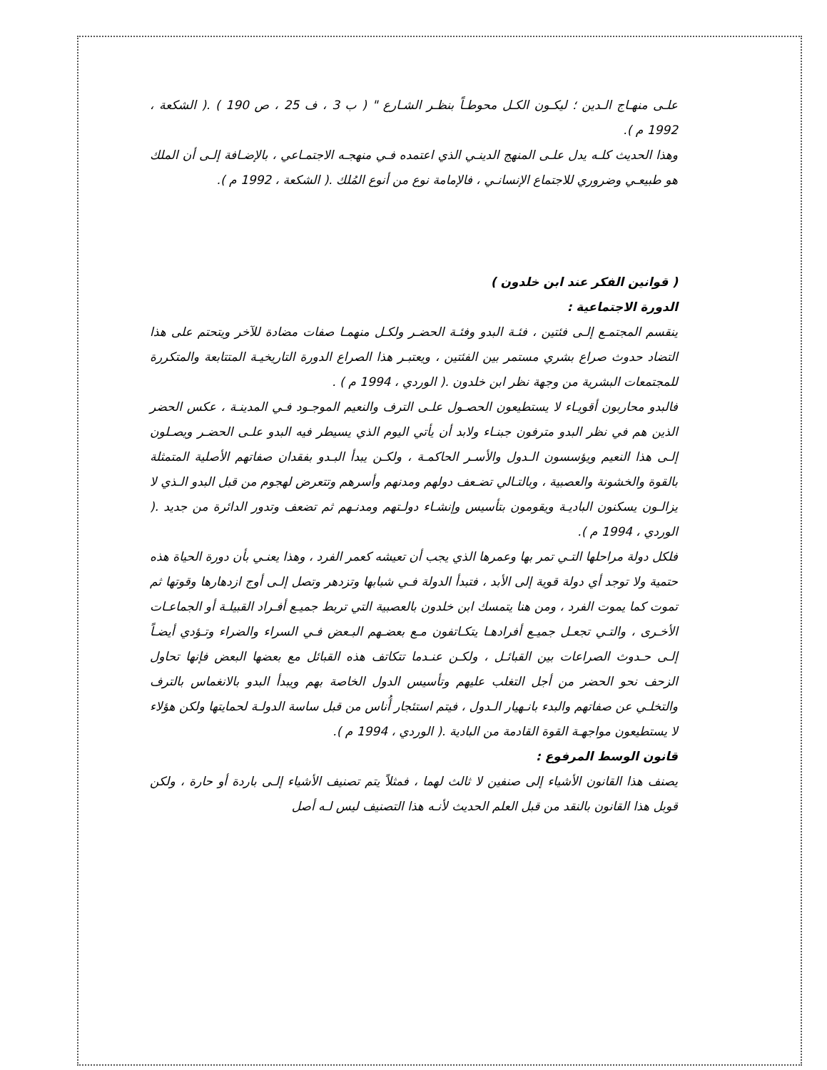علـى منهـاج الـدين ؛ ليكـون الكـل محوطـاً بنظـر الشـارع " ( ب 3 ، ف 25 ، ص 190 ) .( الشكعة ، 1992 م ).
وهذا الحديث كلـه يدل علـى المنهج الدينـي الذي اعتمده فـي منهجـه الاجتمـاعي ، بالإضـافة إلـى أن الملك هو طبيعـي وضروري للاجتماع الإنسانـي ، فالإمامة نوع من أنوع المُلك .( الشكعة ، 1992 م ).
( قوانين الفكر عند ابن خلدون )
الدورة الاجتماعية :
ينقسم المجتمـع إلـى فئتين ، فئـة البدو وفئـة الحضـر ولكـل منهمـا صفات مضادة للآخر ويتحتم على هذا التضاد حدوث صراع بشري مستمر بين الفئتين ، ويعتبـر هذا الصراع الدورة التاريخيـة المتتابعة والمتكررة للمجتمعات البشرية من وجهة نظر ابن خلدون .( الوردي ، 1994 م ) .
فالبدو محاربون أقويـاء لا يستطيعون الحصـول علـى الترف والنعيم الموجـود فـي المدينـة ، عكس الحضر الذين هم في نظر البدو مترفون جبنـاء ولابد أن يأتي اليوم الذي يسيطر فيه البدو علـى الحضـر ويصـلون إلـى هذا النعيم ويؤسسون الـدول والأسـر الحاكمـة ، ولكـن يبدأ البـدو بفقدان صفاتهم الأصلية المتمثلة بالقوة والخشونة والعصبية ، وبالتـالي تضـعف دولهم ومدنهم وأسرهم وتتعرض لهجوم من قبل البدو الـذي لا يزالـون يسكنون الباديـة ويقومون بتأسيس وإنشـاء دولـتهم ومدنـهم ثم تضعف وتدور الدائرة من جديد .( الوردي ، 1994 م ).
فلكل دولة مراحلها التـي تمر بها وعمرها الذي يجب أن تعيشه كعمر الفرد ، وهذا يعنـي بأن دورة الحياة هذه حتمية ولا توجد أي دولة قوية إلى الأبد ، فتبدأ الدولة فـي شبابها وتزدهر وتصل إلـى أوج ازدهارها وقوتها ثم تموت كما يموت الفرد ، ومن هنا يتمسك ابن خلدون بالعصبية التي تربط جميـع أفـراد القبيلـة أو الجماعـات الأخـرى ، والتـي تجعـل جميـع أفرادهـا يتكـاتفون مـع بعضـهم البـعض فـي السراء والضراء وتـؤدي أيضـاً إلـى حـدوث الصراعات بين القبائـل ، ولكـن عنـدما تتكاتف هذه القبائل مع بعضها البعض فإنها تحاول الزحف نحو الحضر من أجل التغلب عليهم وتأسيس الدول الخاصة بهم ويبدأ البدو بالانغماس بالترف والتخلـي عن صفاتهم والبدء بانـهيار الـدول ، فيتم استئجار أُناس من قبل ساسة الدولـة لحمايتها ولكن هؤلاء لا يستطيعون مواجهـة القوة القادمة من البادية .( الوردي ، 1994 م ).
قانون الوسط المرفوع :
يصنف هذا القانون الأشياء إلى صنفين لا ثالث لهما ، فمثلاً يتم تصنيف الأشياء إلـى باردة أو حارة ، ولكن قوبل هذا القانون بالنقد من قبل العلم الحديث لأنـه هذا التصنيف ليس لـه أصل